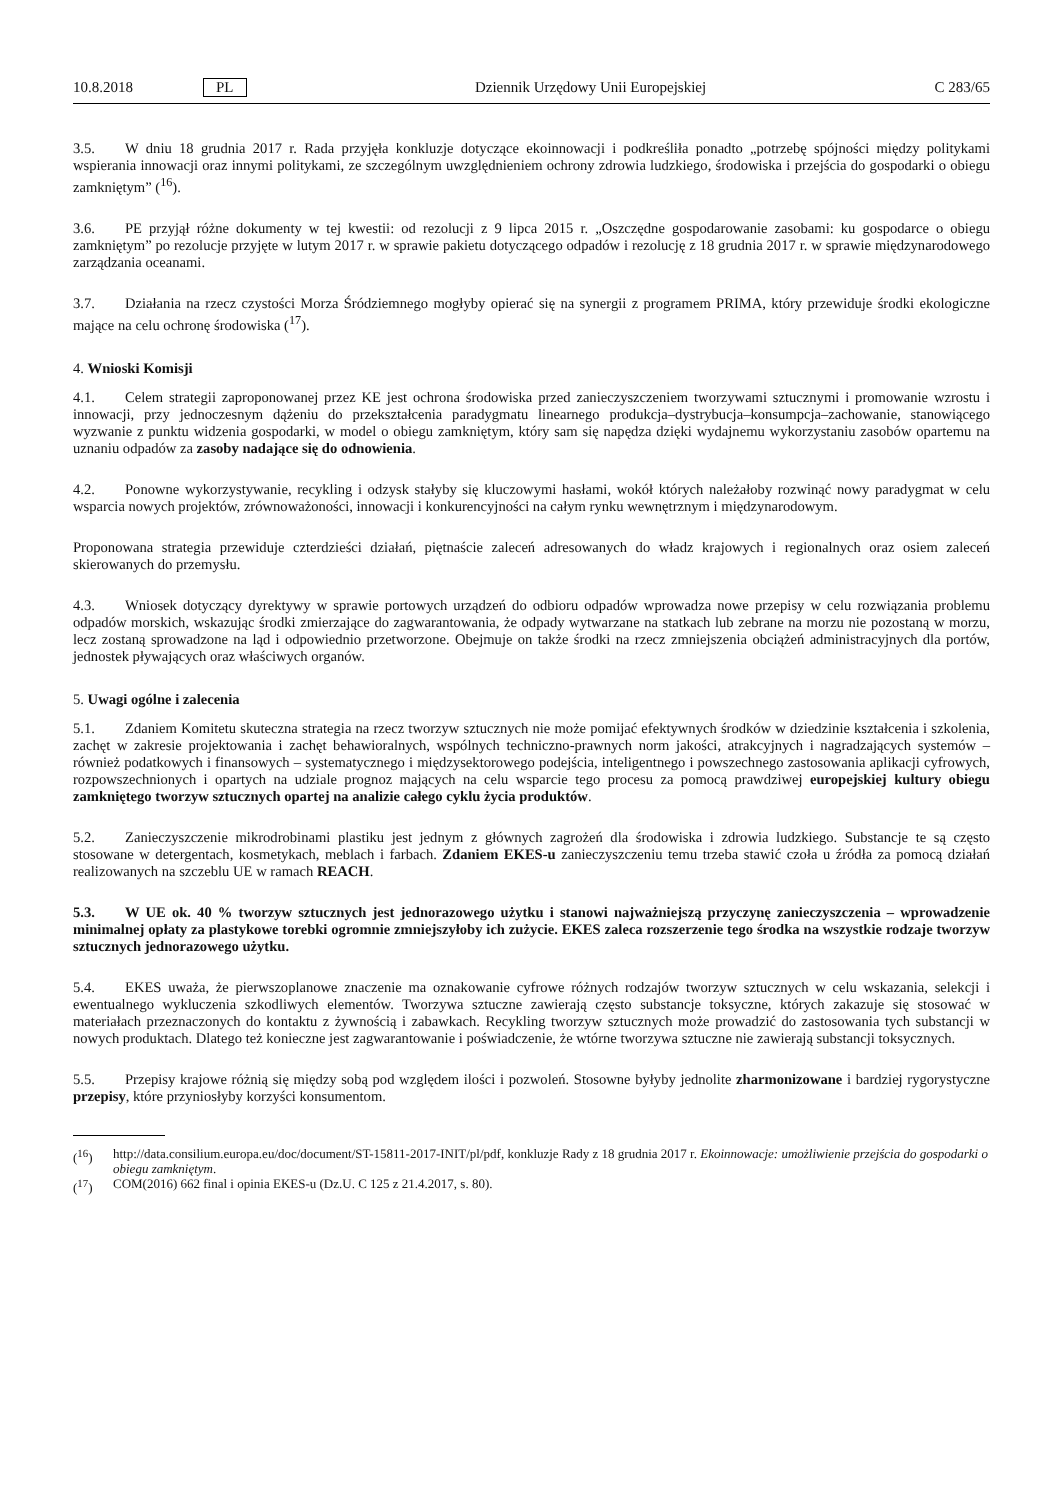10.8.2018 PL Dziennik Urzędowy Unii Europejskiej C 283/65
3.5. W dniu 18 grudnia 2017 r. Rada przyjęła konkluzje dotyczące ekoinnowacji i podkreśliła ponadto „potrzebę spójności między politykami wspierania innowacji oraz innymi politykami, ze szczególnym uwzględnieniem ochrony zdrowia ludzkiego, środowiska i przejścia do gospodarki o obiegu zamkniętym” (<sup>16</sup>).
3.6. PE przyjął różne dokumenty w tej kwestii: od rezolucji z 9 lipca 2015 r. „Oszczędne gospodarowanie zasobami: ku gospodarce o obiegu zamkniętym” po rezolucje przyjęte w lutym 2017 r. w sprawie pakietu dotyczącego odpadów i rezolucję z 18 grudnia 2017 r. w sprawie międzynarodowego zarządzania oceanami.
3.7. Działania na rzecz czystości Morza Śródziemnego mogłyby opierać się na synergii z programem PRIMA, który przewiduje środki ekologiczne mające na celu ochronę środowiska (<sup>17</sup>).
4. Wnioski Komisji
4.1. Celem strategii zaproponowanej przez KE jest ochrona środowiska przed zanieczyszczeniem tworzywami sztucznymi i promowanie wzrostu i innowacji, przy jednoczesnym dążeniu do przekształcenia paradygmatu linearnego produkcja–dystrybucja–konsumpcja–zachowanie, stanowiącego wyzwanie z punktu widzenia gospodarki, w model o obiegu zamkniętym, który sam się napędza dzięki wydajnemu wykorzystaniu zasobów opartemu na uznaniu odpadów za zasoby nadające się do odnowienia.
4.2. Ponowne wykorzystywanie, recykling i odzysk stałyby się kluczowymi hasłami, wokół których należałoby rozwinąć nowy paradygmat w celu wsparcia nowych projektów, zrównoważoności, innowacji i konkurencyjności na całym rynku wewnętrznym i międzynarodowym.
Proponowana strategia przewiduje czterdzieści działań, piętnaście zaleceń adresowanych do władz krajowych i regionalnych oraz osiem zaleceń skierowanych do przemysłu.
4.3. Wniosek dotyczący dyrektywy w sprawie portowych urządzeń do odbioru odpadów wprowadza nowe przepisy w celu rozwiązania problemu odpadów morskich, wskazując środki zmierzające do zagwarantowania, że odpady wytwarzane na statkach lub zebrane na morzu nie pozostaną w morzu, lecz zostaną sprowadzone na ląd i odpowiednio przetworzone. Obejmuje on także środki na rzecz zmniejszenia obciążeń administracyjnych dla portów, jednostek pływających oraz właściwych organów.
5. Uwagi ogólne i zalecenia
5.1. Zdaniem Komitetu skuteczna strategia na rzecz tworzyw sztucznych nie może pomijać efektywnych środków w dziedzinie kształcenia i szkolenia, zachęt w zakresie projektowania i zachęt behawioralnych, wspólnych techniczno-prawnych norm jakości, atrakcyjnych i nagradzających systemów – również podatkowych i finansowych – systematycznego i międzysektorowego podejścia, inteligentnego i powszechnego zastosowania aplikacji cyfrowych, rozpowszechnionych i opartych na udziale prognoz mających na celu wsparcie tego procesu za pomocą prawdziwej europejskiej kultury obiegu zamkniętego tworzyw sztucznych opartej na analizie całego cyklu życia produktów.
5.2. Zanieczyszczenie mikrodrobinami plastiku jest jednym z głównych zagrożeń dla środowiska i zdrowia ludzkiego. Substancje te są często stosowane w detergentach, kosmetykach, meblach i farbach. Zdaniem EKES-u zanieczyszczeniu temu trzeba stawić czoła u źródła za pomocą działań realizowanych na szczeblu UE w ramach REACH.
5.3. W UE ok. 40 % tworzyw sztucznych jest jednorazowego użytku i stanowi najważniejszą przyczynę zanieczyszczenia – wprowadzenie minimalnej opłaty za plastykowe torebki ogromnie zmniejszyłoby ich zużycie. EKES zaleca rozszerzenie tego środka na wszystkie rodzaje tworzyw sztucznych jednorazowego użytku.
5.4. EKES uważa, że pierwszoplanowe znaczenie ma oznakowanie cyfrowe różnych rodzajów tworzyw sztucznych w celu wskazania, selekcji i ewentualnego wykluczenia szkodliwych elementów. Tworzywa sztuczne zawierają często substancje toksyczne, których zakazuje się stosować w materiałach przeznaczonych do kontaktu z żywnością i zabawkach. Recykling tworzyw sztucznych może prowadzić do zastosowania tych substancji w nowych produktach. Dlatego też konieczne jest zagwarantowanie i poświadczenie, że wtórne tworzywa sztuczne nie zawierają substancji toksycznych.
5.5. Przepisy krajowe różnią się między sobą pod względem ilości i pozwoleń. Stosowne byłyby jednolite zharmonizowane i bardziej rygorystyczne przepisy, które przyniosłyby korzyści konsumentom.
(<sup>16</sup>) http://data.consilium.europa.eu/doc/document/ST-15811-2017-INIT/pl/pdf, konkluzje Rady z 18 grudnia 2017 r. Ekoinnowacje: umożliwienie przejścia do gospodarki o obiegu zamkniętym.
(<sup>17</sup>) COM(2016) 662 final i opinia EKES-u (Dz.U. C 125 z 21.4.2017, s. 80).